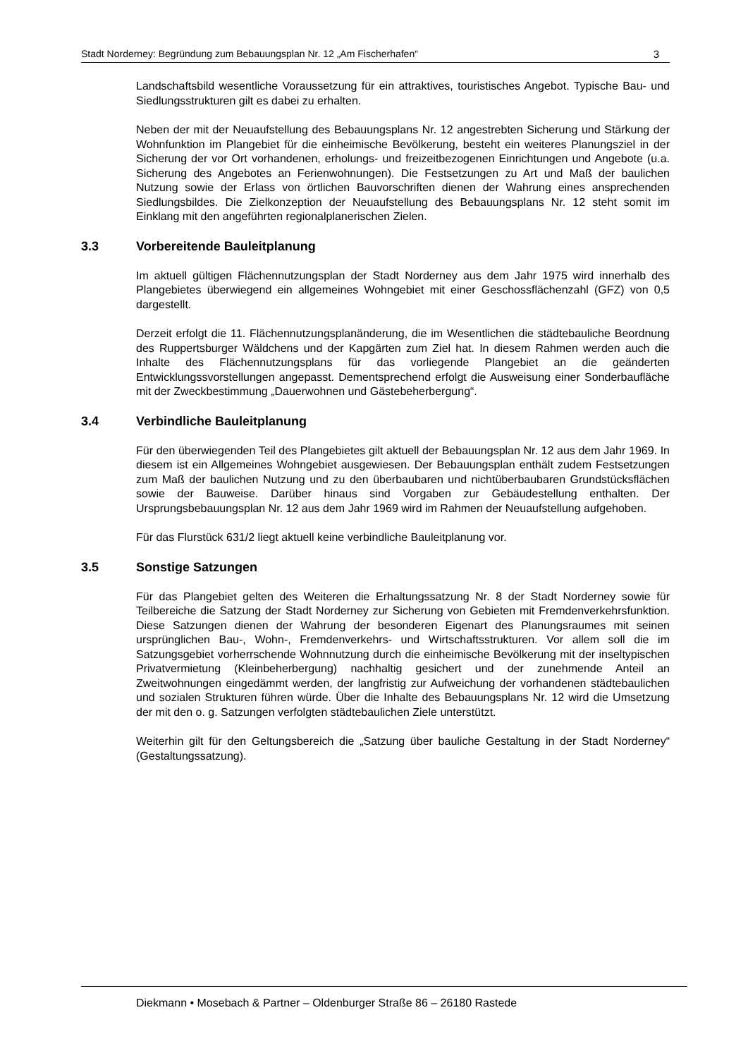Stadt Norderney: Begründung zum Bebauungsplan Nr. 12 „Am Fischerhafen“3
Landschaftsbild wesentliche Voraussetzung für ein attraktives, touristisches Angebot. Typische Bau- und Siedlungsstrukturen gilt es dabei zu erhalten.
Neben der mit der Neuaufstellung des Bebauungsplans Nr. 12 angestrebten Sicherung und Stärkung der Wohnfunktion im Plangebiet für die einheimische Bevölkerung, besteht ein weiteres Planungsziel in der Sicherung der vor Ort vorhandenen, erholungs- und freizeitbezogenen Einrichtungen und Angebote (u.a. Sicherung des Angebotes an Ferienwohnungen). Die Festsetzungen zu Art und Maß der baulichen Nutzung sowie der Erlass von örtlichen Bauvorschriften dienen der Wahrung eines ansprechenden Siedlungsbildes. Die Zielkonzeption der Neuaufstellung des Bebauungsplans Nr. 12 steht somit im Einklang mit den angeführten regionalplanerischen Zielen.
3.3 Vorbereitende Bauleitplanung
Im aktuell gültigen Flächennutzungsplan der Stadt Norderney aus dem Jahr 1975 wird innerhalb des Plangebietes überwiegend ein allgemeines Wohngebiet mit einer Geschossflächenzahl (GFZ) von 0,5 dargestellt.
Derzeit erfolgt die 11. Flächennutzungsplanänderung, die im Wesentlichen die städtebauliche Beordnung des Ruppertsburger Wäldchens und der Kapgärten zum Ziel hat. In diesem Rahmen werden auch die Inhalte des Flächennutzungsplans für das vorliegende Plangebiet an die geänderten Entwicklungssvorstellungen angepasst. Dementsprechend erfolgt die Ausweisung einer Sonderbaufläche mit der Zweckbestimmung „Dauerwohnen und Gästebeherbergung“.
3.4 Verbindliche Bauleitplanung
Für den überwiegenden Teil des Plangebietes gilt aktuell der Bebauungsplan Nr. 12 aus dem Jahr 1969. In diesem ist ein Allgemeines Wohngebiet ausgewiesen. Der Bebauungsplan enthält zudem Festsetzungen zum Maß der baulichen Nutzung und zu den überbaubaren und nichtüberbaubaren Grundstücksflächen sowie der Bauweise. Darüber hinaus sind Vorgaben zur Gebäudestellung enthalten. Der Ursprungsbebauungsplan Nr. 12 aus dem Jahr 1969 wird im Rahmen der Neuaufstellung aufgehoben.
Für das Flurstück 631/2 liegt aktuell keine verbindliche Bauleitplanung vor.
3.5 Sonstige Satzungen
Für das Plangebiet gelten des Weiteren die Erhaltungssatzung Nr. 8 der Stadt Norderney sowie für Teilbereiche die Satzung der Stadt Norderney zur Sicherung von Gebieten mit Fremdenverkehrsfunktion. Diese Satzungen dienen der Wahrung der besonderen Eigenart des Planungsraumes mit seinen ursprünglichen Bau-, Wohn-, Fremdenverkehrs- und Wirtschaftsstrukturen. Vor allem soll die im Satzungsgebiet vorherrschende Wohnnutzung durch die einheimische Bevölkerung mit der inseltypischen Privatvermietung (Kleinbeherbergung) nachhaltig gesichert und der zunehmende Anteil an Zweitwohnungen eingedämmt werden, der langfristig zur Aufweichung der vorhandenen städtebaulichen und sozialen Strukturen führen würde. Über die Inhalte des Bebauungsplans Nr. 12 wird die Umsetzung der mit den o. g. Satzungen verfolgten städtebaulichen Ziele unterstützt.
Weiterhin gilt für den Geltungsbereich die „Satzung über bauliche Gestaltung in der Stadt Norderney“ (Gestaltungssatzung).
Diekmann • Mosebach & Partner – Oldenburger Straße 86 – 26180 Rastede